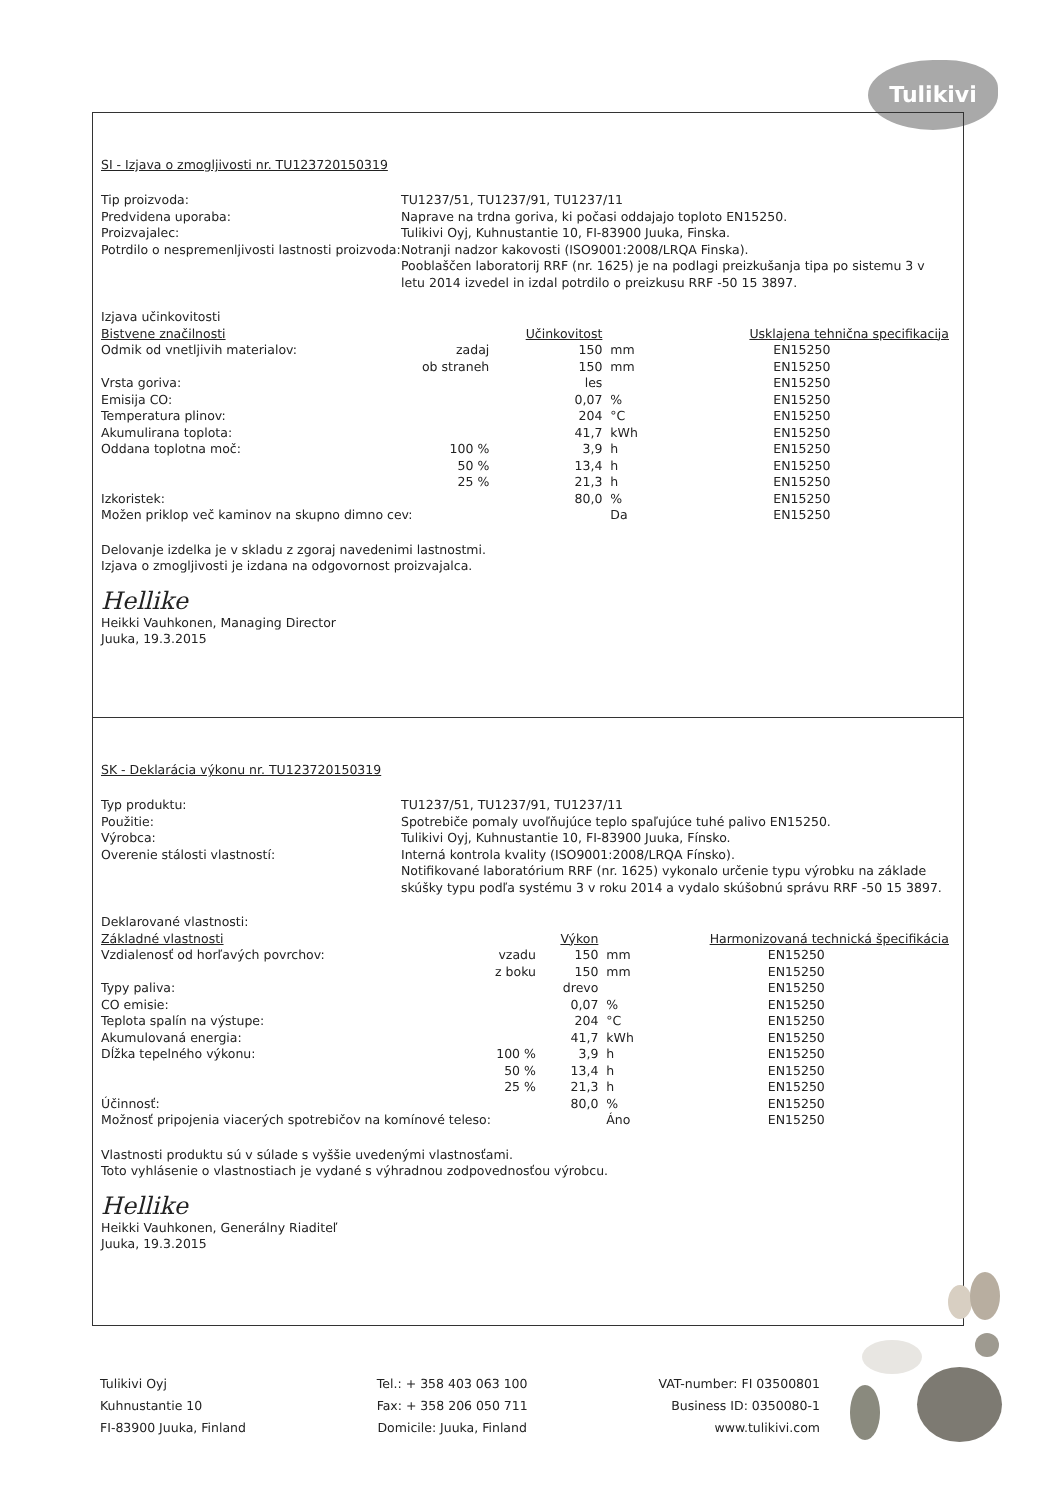Tulikivi
SI - Izjava o zmogljivosti nr. TU123720150319
Tip proizvoda:
Predvidena uporaba:
Proizvajalec:
Potrdilo o nespremenljivosti lastnosti proizvoda:
TU1237/51, TU1237/91, TU1237/11
Naprave na trdna goriva, ki počasi oddajajo toploto EN15250.
Tulikivi Oyj, Kuhnustantie 10, FI-83900 Juuka, Finska.
Notranji nadzor kakovosti (ISO9001:2008/LRQA Finska).
Pooblaščen laboratorij RRF (nr. 1625) je na podlagi preizkušanja tipa po sistemu 3 v letu 2014 izvedel in izdal potrdilo o preizkusu RRF -50 15 3897.
| Izjava učinkovitosti | | | | |
| Bistvene značilnosti | | Učinkovitost | | Usklajena tehnična specifikacija |
| Odmik od vnetljivih materialov: | zadaj | 150 | mm | EN15250 |
| | ob straneh | 150 | mm | EN15250 |
| Vrsta goriva: | | les | | EN15250 |
| Emisija CO: | | 0,07 | % | EN15250 |
| Temperatura plinov: | | 204 | °C | EN15250 |
| Akumulirana toplota: | | 41,7 | kWh | EN15250 |
| Oddana toplotna moč: | 100 % | 3,9 | h | EN15250 |
| | 50 % | 13,4 | h | EN15250 |
| | 25 % | 21,3 | h | EN15250 |
| Izkoristek: | | 80,0 | % | EN15250 |
| Možen priklop več kaminov na skupno dimno cev: | | | Da | EN15250 |
Delovanje izdelka je v skladu z zgoraj navedenimi lastnostmi.
Izjava o zmogljivosti je izdana na odgovornost proizvajalca.
Hellike
Heikki Vauhkonen, Managing Director
Juuka, 19.3.2015
SK - Deklarácia výkonu nr. TU123720150319
Typ produktu:
Použitie:
Výrobca:
Overenie stálosti vlastností:
TU1237/51, TU1237/91, TU1237/11
Spotrebiče pomaly uvoľňujúce teplo spaľujúce tuhé palivo EN15250.
Tulikivi Oyj, Kuhnustantie 10, FI-83900 Juuka, Fínsko.
Interná kontrola kvality (ISO9001:2008/LRQA Fínsko).
Notifikované laboratórium RRF (nr. 1625) vykonalo určenie typu výrobku na základe skúšky typu podľa systému 3 v roku 2014 a vydalo skúšobnú správu RRF -50 15 3897.
| Deklarované vlastnosti: | | | | |
| Základné vlastnosti | | Výkon | | Harmonizovaná technická špecifikácia |
| Vzdialenosť od horľavých povrchov: | vzadu | 150 | mm | EN15250 |
| | z boku | 150 | mm | EN15250 |
| Typy paliva: | | drevo | | EN15250 |
| CO emisie: | | 0,07 | % | EN15250 |
| Teplota spalín na výstupe: | | 204 | °C | EN15250 |
| Akumulovaná energia: | | 41,7 | kWh | EN15250 |
| Dĺžka tepelného výkonu: | 100 % | 3,9 | h | EN15250 |
| | 50 % | 13,4 | h | EN15250 |
| | 25 % | 21,3 | h | EN15250 |
| Účinnosť: | | 80,0 | % | EN15250 |
| Možnosť pripojenia viacerých spotrebičov na komínové teleso: | | | Áno | EN15250 |
Vlastnosti produktu sú v súlade s vyššie uvedenými vlastnosťami.
Toto vyhlásenie o vlastnostiach je vydané s výhradnou zodpovednosťou výrobcu.
Hellike
Heikki Vauhkonen, Generálny Riaditeľ
Juuka, 19.3.2015
Tulikivi Oyj
Kuhnustantie 10
FI-83900 Juuka, Finland
Tel.: + 358 403 063 100
Fax: + 358 206 050 711
Domicile: Juuka, Finland
VAT-number: FI 03500801
Business ID: 0350080-1
www.tulikivi.com